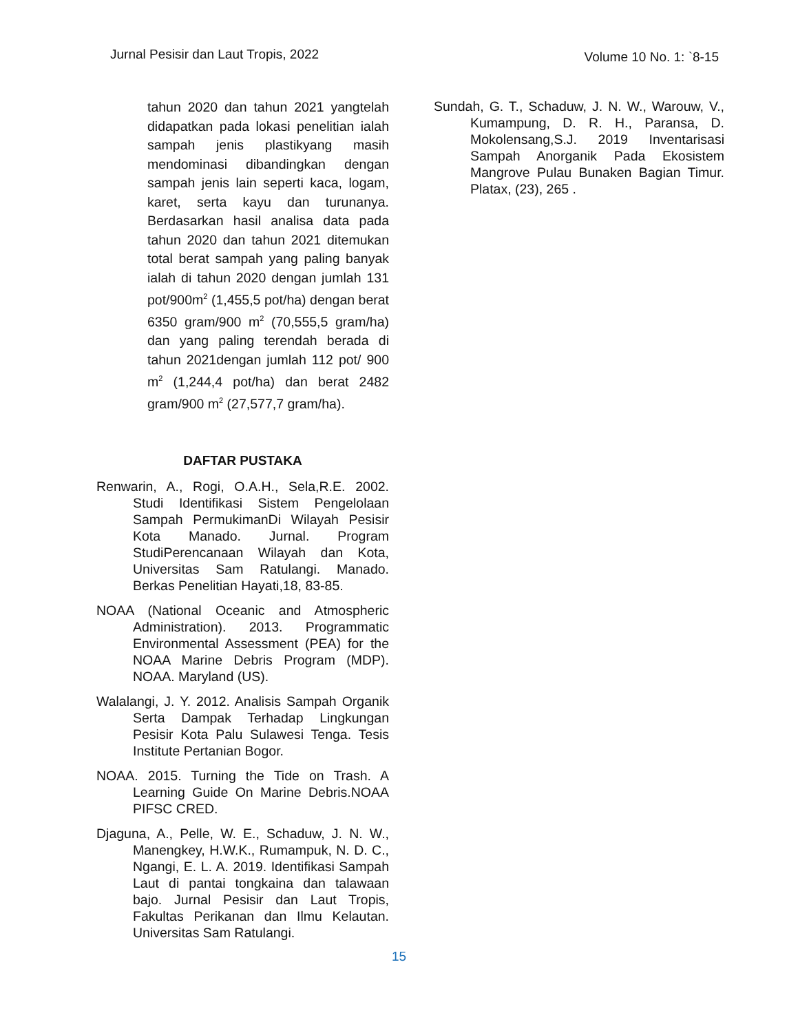Jurnal Pesisir dan Laut Tropis, 2022
Volume 10 No. 1: `8-15
tahun 2020 dan tahun 2021 yangtelah didapatkan pada lokasi penelitian ialah sampah jenis plastikyang masih mendominasi dibandingkan dengan sampah jenis lain seperti kaca, logam, karet, serta kayu dan turunanya. Berdasarkan hasil analisa data pada tahun 2020 dan tahun 2021 ditemukan total berat sampah yang paling banyak ialah di tahun 2020 dengan jumlah 131 pot/900m<sup>2</sup> (1,455,5 pot/ha) dengan berat 6350 gram/900 m<sup>2</sup> (70,555,5 gram/ha) dan yang paling terendah berada di tahun 2021dengan jumlah 112 pot/ 900 m<sup>2</sup> (1,244,4 pot/ha) dan berat 2482 gram/900 m<sup>2</sup> (27,577,7 gram/ha).
DAFTAR PUSTAKA
Renwarin, A., Rogi, O.A.H., Sela,R.E. 2002. Studi Identifikasi Sistem Pengelolaan Sampah PermukimanDi Wilayah Pesisir Kota Manado. Jurnal. Program StudiPerencanaan Wilayah dan Kota, Universitas Sam Ratulangi. Manado. Berkas Penelitian Hayati,18, 83-85.
NOAA (National Oceanic and Atmospheric Administration). 2013. Programmatic Environmental Assessment (PEA) for the NOAA Marine Debris Program (MDP). NOAA. Maryland (US).
Walalangi, J. Y. 2012. Analisis Sampah Organik Serta Dampak Terhadap Lingkungan Pesisir Kota Palu Sulawesi Tenga. Tesis Institute Pertanian Bogor.
NOAA. 2015. Turning the Tide on Trash. A Learning Guide On Marine Debris.NOAA PIFSC CRED.
Djaguna, A., Pelle, W. E., Schaduw, J. N. W., Manengkey, H.W.K., Rumampuk, N. D. C., Ngangi, E. L. A. 2019. Identifikasi Sampah Laut di pantai tongkaina dan talawaan bajo. Jurnal Pesisir dan Laut Tropis, Fakultas Perikanan dan Ilmu Kelautan. Universitas Sam Ratulangi.
Sundah, G. T., Schaduw, J. N. W., Warouw, V., Kumampung, D. R. H., Paransa, D. Mokolensang,S.J. 2019 Inventarisasi Sampah Anorganik Pada Ekosistem Mangrove Pulau Bunaken Bagian Timur. Platax, (23), 265 .
15